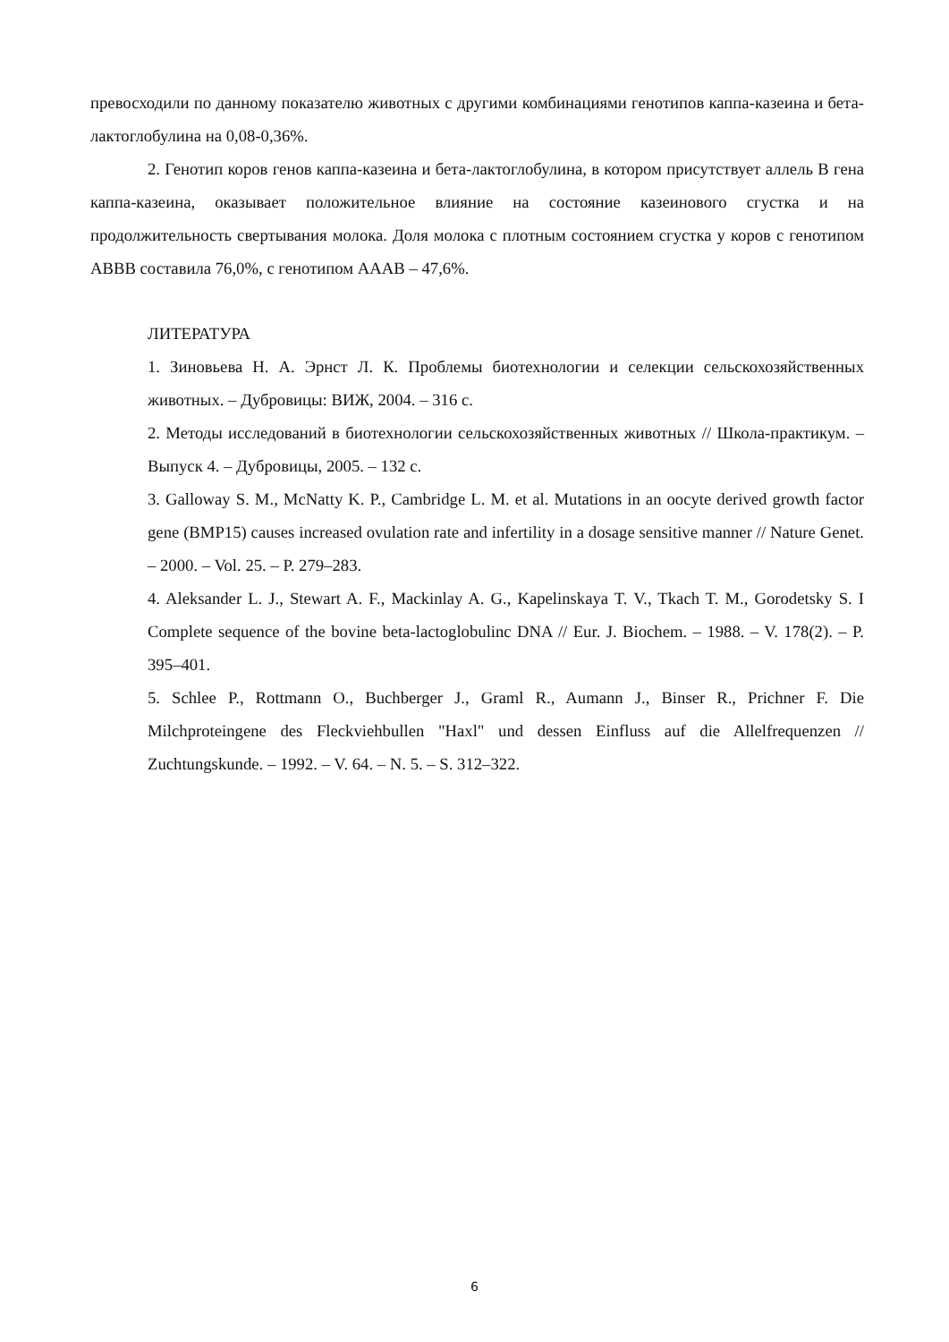превосходили по данному показателю животных с другими комбинациями генотипов каппа-казеина и бета-лактоглобулина на 0,08-0,36%.
2. Генотип коров генов каппа-казеина и бета-лактоглобулина, в котором присутствует аллель В гена каппа-казеина, оказывает положительное влияние на состояние казеинового сгустка и на продолжительность свертывания молока. Доля молока с плотным состоянием сгустка у коров с генотипом АВВВ составила 76,0%, с генотипом АААВ – 47,6%.
ЛИТЕРАТУРА
1. Зиновьева Н. А. Эрнст Л. К. Проблемы биотехнологии и селекции сельскохозяйственных животных. – Дубровицы: ВИЖ, 2004. – 316 с.
2. Методы исследований в биотехнологии сельскохозяйственных животных // Школа-практикум. – Выпуск 4. – Дубровицы, 2005. – 132 с.
3. Galloway S. M., McNatty K. P., Cambridge L. M. et al. Mutations in an oocyte derived growth factor gene (BMP15) causes increased ovulation rate and infertility in a dosage sensitive manner // Nature Genet. – 2000. – Vol. 25. – P. 279–283.
4. Aleksander L. J., Stewart A. F., Mackinlay A. G., Kapelinskaya T. V., Tkach T. M., Gorodetsky S. I Complete sequence of the bovine beta-lactoglobulinc DNA // Eur. J. Biochem. – 1988. – V. 178(2). – P. 395–401.
5. Schlee P., Rottmann O., Buchberger J., Graml R., Aumann J., Binser R., Prichner F. Die Milchproteingene des Fleckviehbullen "Haxl" und dessen Einfluss auf die Allelfrequenzen // Zuchtungskunde. – 1992. – V. 64. – N. 5. – S. 312–322.
6